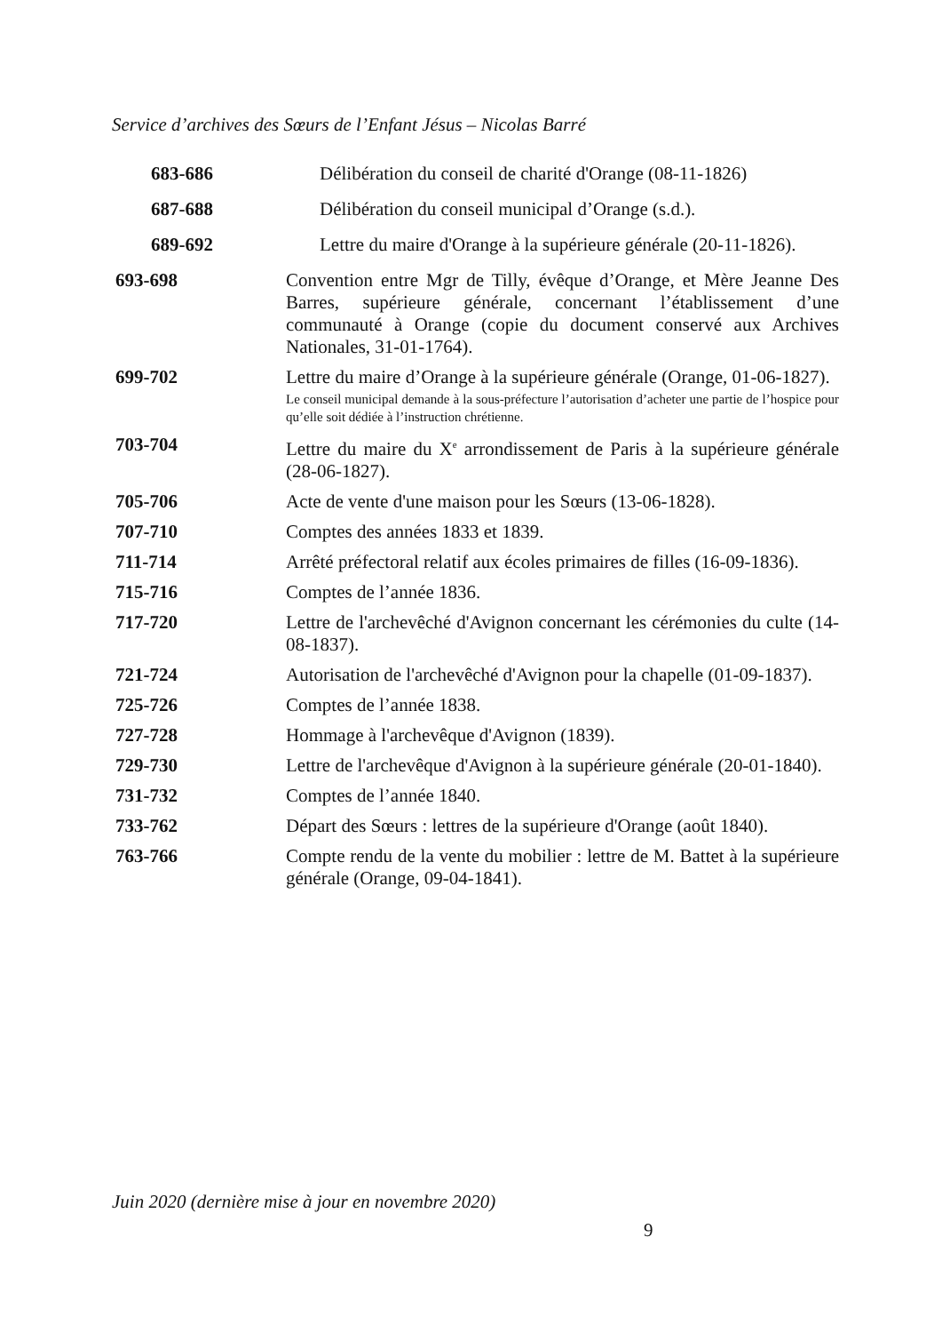Service d’archives des Sœurs de l’Enfant Jésus – Nicolas Barré
683-686 Délibération du conseil de charité d'Orange (08-11-1826)
687-688 Délibération du conseil municipal d’Orange (s.d.).
689-692 Lettre du maire d'Orange à la supérieure générale (20-11-1826).
693-698 Convention entre Mgr de Tilly, évêque d’Orange, et Mère Jeanne Des Barres, supérieure générale, concernant l’établissement d’une communauté à Orange (copie du document conservé aux Archives Nationales, 31-01-1764).
699-702 Lettre du maire d’Orange à la supérieure générale (Orange, 01-06-1827).
Le conseil municipal demande à la sous-préfecture l’autorisation d’acheter une partie de l’hospice pour qu’elle soit dédiée à l’instruction chrétienne.
703-704 Lettre du maire du X<sup>e</sup> arrondissement de Paris à la supérieure générale (28-06-1827).
705-706 Acte de vente d'une maison pour les Sœurs (13-06-1828).
707-710 Comptes des années 1833 et 1839.
711-714 Arrêté préfectoral relatif aux écoles primaires de filles (16-09-1836).
715-716 Comptes de l’année 1836.
717-720 Lettre de l'archevêché d'Avignon concernant les cérémonies du culte (14-08-1837).
721-724 Autorisation de l'archevêché d'Avignon pour la chapelle (01-09-1837).
725-726 Comptes de l’année 1838.
727-728 Hommage à l'archevêque d'Avignon (1839).
729-730 Lettre de l'archevêque d'Avignon à la supérieure générale (20-01-1840).
731-732 Comptes de l’année 1840.
733-762 Départ des Sœurs : lettres de la supérieure d'Orange (août 1840).
763-766 Compte rendu de la vente du mobilier : lettre de M. Battet à la supérieure générale (Orange, 09-04-1841).
Juin 2020 (dernière mise à jour en novembre 2020)
9